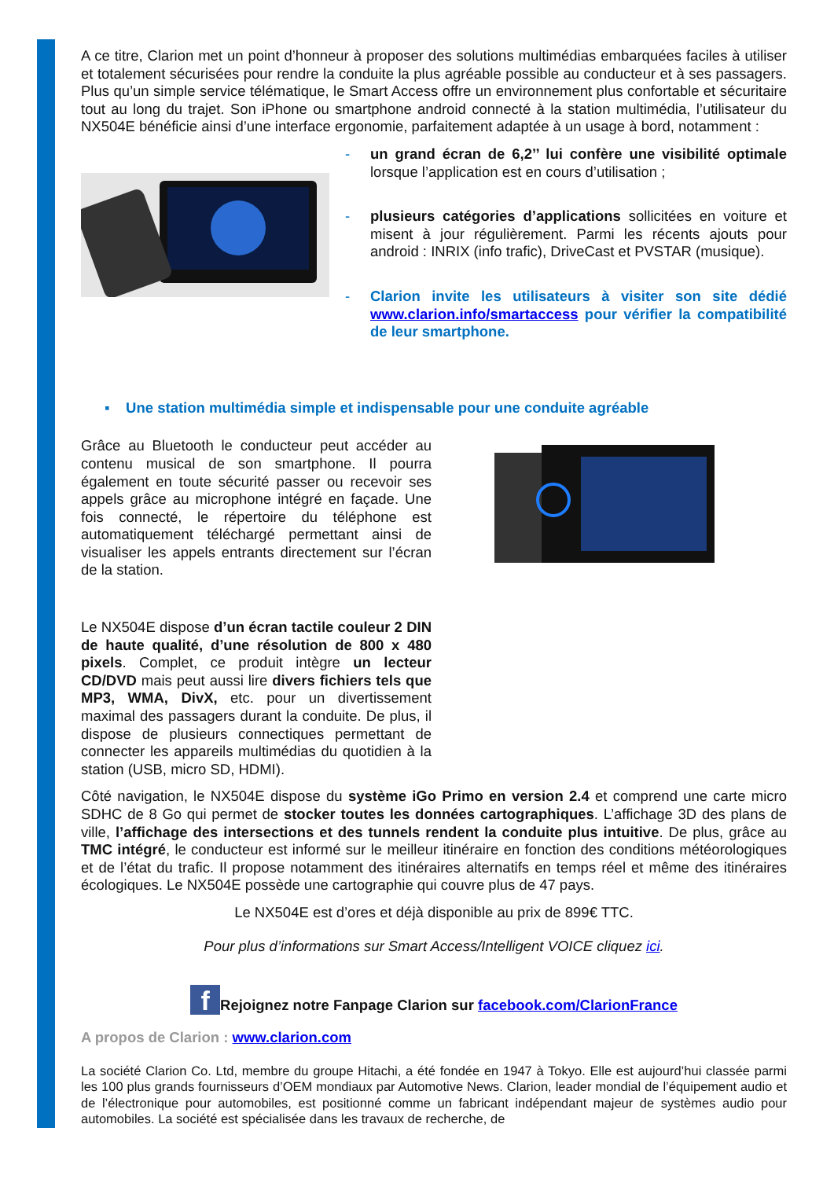A ce titre, Clarion met un point d’honneur à proposer des solutions multimédias embarquées faciles à utiliser et totalement sécurisées pour rendre la conduite la plus agréable possible au conducteur et à ses passagers. Plus qu’un simple service télématique, le Smart Access offre un environnement plus confortable et sécuritaire tout au long du trajet. Son iPhone ou smartphone android connecté à la station multimédia, l’utilisateur du NX504E bénéficie ainsi d’une interface ergonomie, parfaitement adaptée à un usage à bord, notamment :
- un grand écran de 6,2’’ lui confère une visibilité optimale lorsque l’application est en cours d’utilisation ;
- plusieurs catégories d’applications sollicitées en voiture et misent à jour régulièrement. Parmi les récents ajouts pour android : INRIX (info trafic), DriveCast et PVSTAR (musique).
- Clarion invite les utilisateurs à visiter son site dédié www.clarion.info/smartaccess pour vérifier la compatibilité de leur smartphone.
▪ Une station multimédia simple et indispensable pour une conduite agréable
Grâce au Bluetooth le conducteur peut accéder au contenu musical de son smartphone. Il pourra également en toute sécurité passer ou recevoir ses appels grâce au microphone intégré en façade. Une fois connecté, le répertoire du téléphone est automatiquement téléchargé permettant ainsi de visualiser les appels entrants directement sur l’écran de la station.
Le NX504E dispose d’un écran tactile couleur 2 DIN de haute qualité, d’une résolution de 800 x 480 pixels. Complet, ce produit intègre un lecteur CD/DVD mais peut aussi lire divers fichiers tels que MP3, WMA, DivX, etc. pour un divertissement maximal des passagers durant la conduite. De plus, il dispose de plusieurs connectiques permettant de connecter les appareils multimédias du quotidien à la station (USB, micro SD, HDMI).
Côté navigation, le NX504E dispose du système iGo Primo en version 2.4 et comprend une carte micro SDHC de 8 Go qui permet de stocker toutes les données cartographiques. L’affichage 3D des plans de ville, l’affichage des intersections et des tunnels rendent la conduite plus intuitive. De plus, grâce au TMC intégré, le conducteur est informé sur le meilleur itinéraire en fonction des conditions météorologiques et de l’état du trafic. Il propose notamment des itinéraires alternatifs en temps réel et même des itinéraires écologiques. Le NX504E possède une cartographie qui couvre plus de 47 pays.
Le NX504E est d’ores et déjà disponible au prix de 899€ TTC.
Pour plus d’informations sur Smart Access/Intelligent VOICE cliquez ici.
f Rejoignez notre Fanpage Clarion sur facebook.com/ClarionFrance
A propos de Clarion : www.clarion.com
La société Clarion Co. Ltd, membre du groupe Hitachi, a été fondée en 1947 à Tokyo. Elle est aujourd’hui classée parmi les 100 plus grands fournisseurs d’OEM mondiaux par Automotive News. Clarion, leader mondial de l’équipement audio et de l’électronique pour automobiles, est positionné comme un fabricant indépendant majeur de systèmes audio pour automobiles. La société est spécialisée dans les travaux de recherche, de